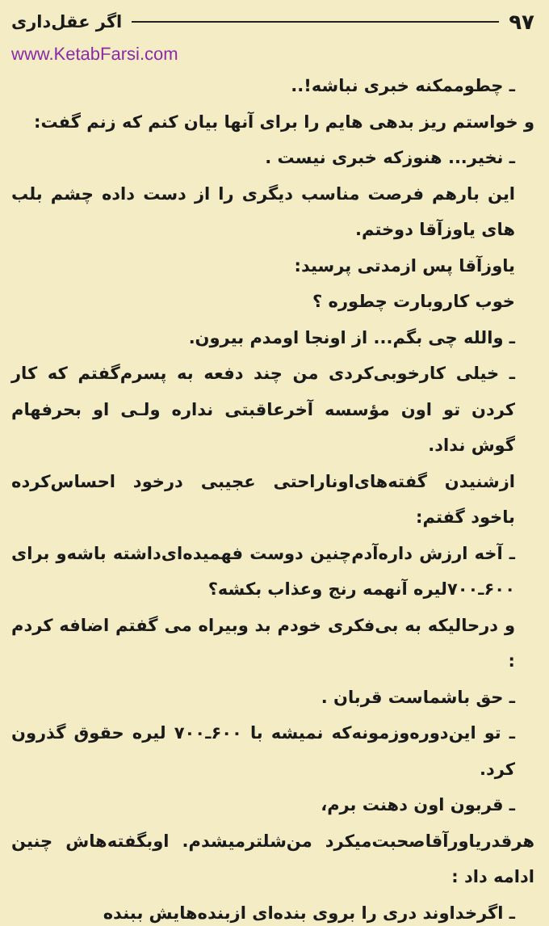۹۷ اگر عقل‌داری
www.KetabFarsi.com
ـ چطوممکنه خبری نباشه!..
و خواستم ریز بدهی هایم را برای آنها بیان کنم که زنم گفت:
ـ نخیر... هنوزکه خبری نیست .
این بارهم فرصت مناسب دیگری را از دست داده چشم بلب های یاوزآقا دوختم.
یاوزآقا پس ازمدتی پرسید:
خوب کاروبارت چطوره ؟
ـ والله چی بگم... از اونجا اومدم بیرون.
ـ خیلی کارخوبی‌کردی من چند دفعه به پسرم‌گفتم که کار کردن تو اون مؤسسه آخرعاقبتی نداره ولـی او بحرفهام گوش نداد.
ازشنیدن گفته‌های‌اوناراحتی عجیبی درخود احساس‌کرده باخود گفتم:
ـ آخه ارزش داره‌آدم‌چنین دوست فهمیده‌ای‌داشته باشه‌و برای ۶۰۰ـ۷۰۰لیره آنهمه رنج وعذاب بکشه؟
و درحالیکه به بی‌فکری خودم بد وبیراه می گفتم اضافه کردم :
ـ حق باشماست قربان .
ـ تو این‌دوره‌وزمونه‌که نمیشه با ۶۰۰ـ۷۰۰ لیره حقوق گذرون کرد.
ـ قربون اون دهنت برم،
هرقدریاورآقاصحبت‌میکرد من‌شلترمیشدم. اوبگفته‌هاش چنین ادامه داد :
ـ اگرخداوند دری را بروی بنده‌ای ازبنده‌هایش ببنده